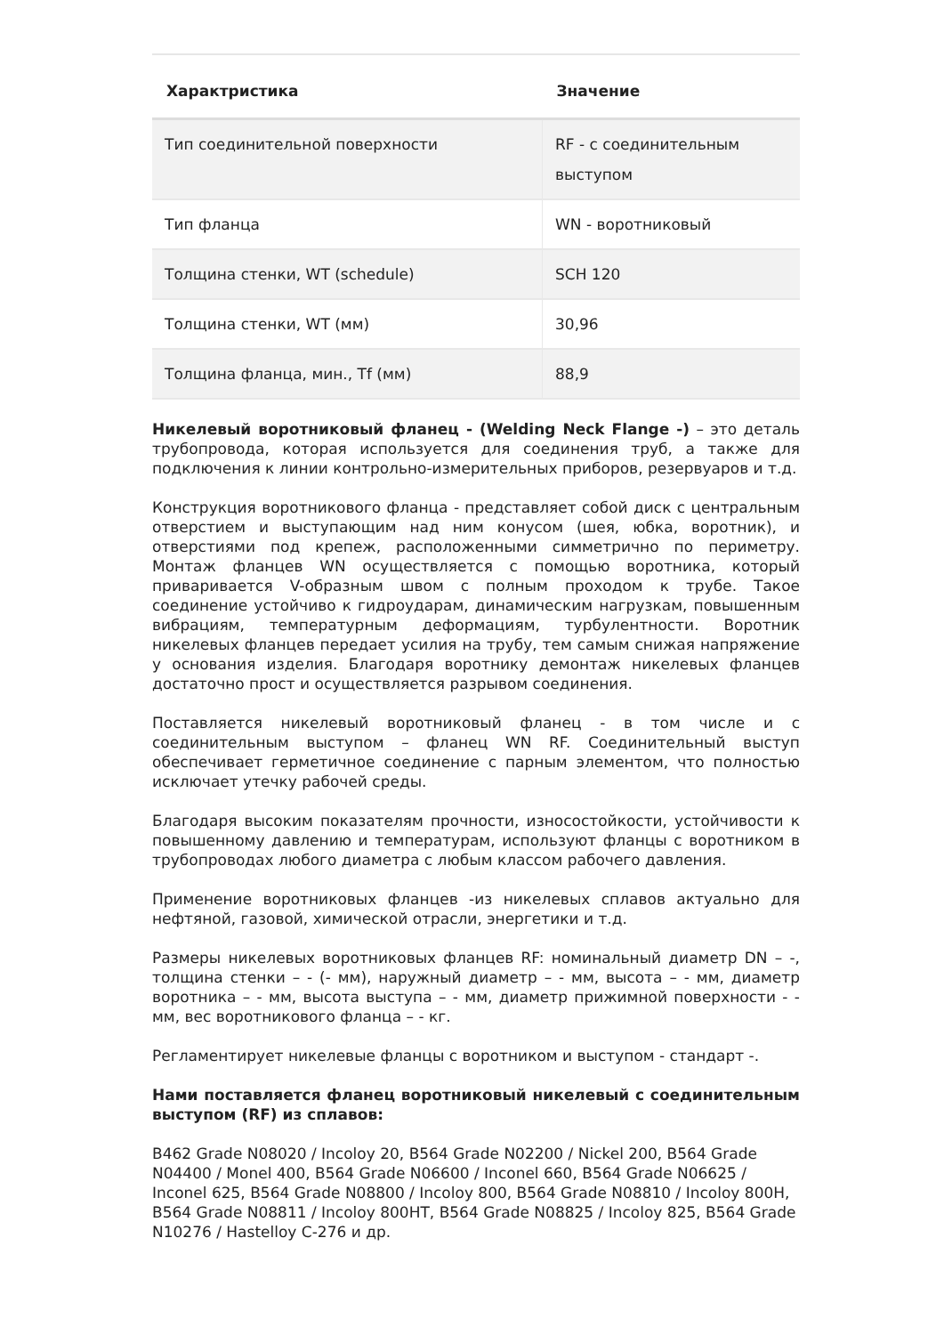| Характристика | Значение |
| --- | --- |
| Тип соединительной поверхности | RF - с соединительным выступом |
| Тип фланца | WN - воротниковый |
| Толщина стенки, WT (schedule) | SCH 120 |
| Толщина стенки, WT (мм) | 30,96 |
| Толщина фланца, мин., Tf (мм) | 88,9 |
Никелевый воротниковый фланец - (Welding Neck Flange -) – это деталь трубопровода, которая используется для соединения труб, а также для подключения к линии контрольно-измерительных приборов, резервуаров и т.д.
Конструкция воротникового фланца - представляет собой диск с центральным отверстием и выступающим над ним конусом (шея, юбка, воротник), и отверстиями под крепеж, расположенными симметрично по периметру. Монтаж фланцев WN осуществляется с помощью воротника, который приваривается V-образным швом с полным проходом к трубе. Такое соединение устойчиво к гидроударам, динамическим нагрузкам, повышенным вибрациям, температурным деформациям, турбулентности. Воротник никелевых фланцев передает усилия на трубу, тем самым снижая напряжение у основания изделия. Благодаря воротнику демонтаж никелевых фланцев достаточно прост и осуществляется разрывом соединения.
Поставляется никелевый воротниковый фланец - в том числе и с соединительным выступом – фланец WN RF. Соединительный выступ обеспечивает герметичное соединение с парным элементом, что полностью исключает утечку рабочей среды.
Благодаря высоким показателям прочности, износостойкости, устойчивости к повышенному давлению и температурам, используют фланцы с воротником в трубопроводах любого диаметра с любым классом рабочего давления.
Применение воротниковых фланцев -из никелевых сплавов актуально для нефтяной, газовой, химической отрасли, энергетики и т.д.
Размеры никелевых воротниковых фланцев RF: номинальный диаметр DN – -, толщина стенки – - (- мм), наружный диаметр – - мм, высота – - мм, диаметр воротника – - мм, высота выступа – - мм, диаметр прижимной поверхности - - мм, вес воротникового фланца – - кг.
Регламентирует никелевые фланцы с воротником и выступом - стандарт -.
Нами поставляется фланец воротниковый никелевый с соединительным выступом (RF) из сплавов:
B462 Grade N08020 / Incoloy 20, B564 Grade N02200 / Nickel 200, B564 Grade N04400 / Monel 400, B564 Grade N06600 / Inconel 660, B564 Grade N06625 / Inconel 625, B564 Grade N08800 / Incoloy 800, B564 Grade N08810 / Incoloy 800H, B564 Grade N08811 / Incoloy 800HT, B564 Grade N08825 / Incoloy 825, B564 Grade N10276 / Hastelloy C-276 и др.